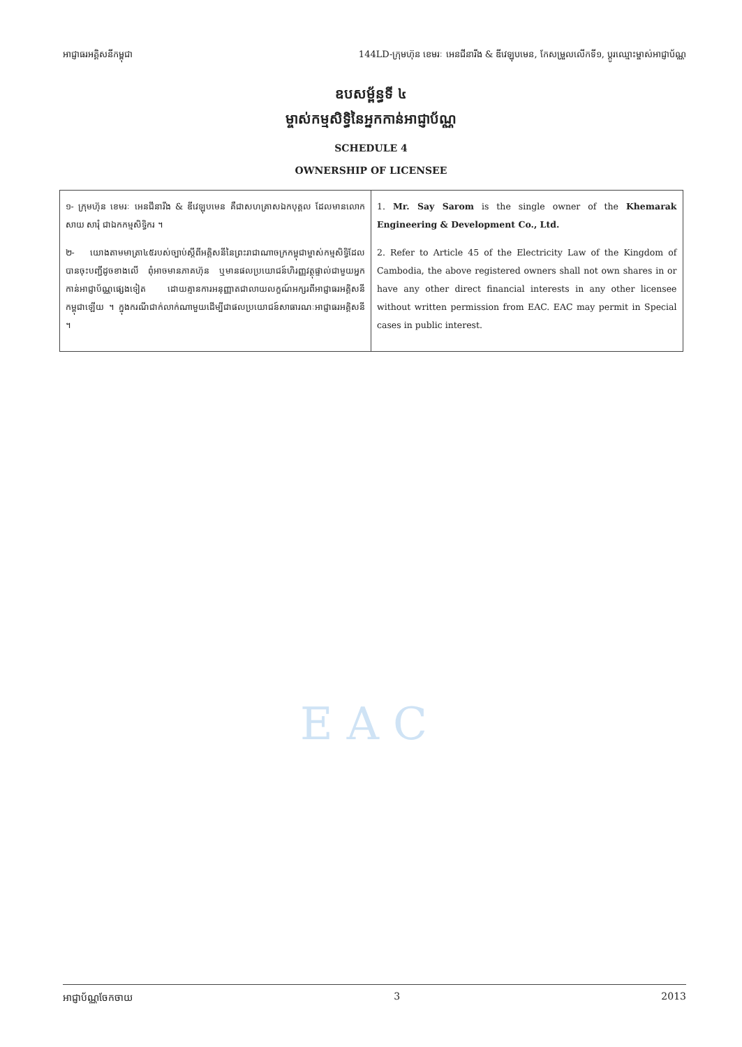អាជ្ញាធរអគ្គិសនីកម្ពុជា 144LD-ក្រុមហ៊ុន ខេមរៈ អេនជីនារីង & ឌីវេឡុបមេន, កែសម្រួលលើកទី១, ប្តូរឈ្មោះម្ចាស់អាជ្ញាប័ណ្ណ
ឧបសម្ព័ន្ធទី ៤
ម្ចាស់កម្មសិទ្ធិនៃអ្នកកាន់អាជ្ញាប័ណ្ណ
SCHEDULE 4
OWNERSHIP OF LICENSEE
| ១- ក្រុមហ៊ុន ខេមរៈ អេនជីនារីង & ឌីវេឡុបមេន គឺជាសហគ្រាសឯកបុគ្គល ដែលមានលោក សាយ សារុំ ជាឯកកម្មសិទ្ធិករ ។ ២- យោងតាមមាត្រា៤៥របស់ច្បាប់ស្តីពីអគ្គិសនីនៃព្រះរាជាណាចក្រកម្ពុជាម្ចាស់កម្មសិទ្ធិដែលបានចុះបញ្ជីដូចខាងលើ ពុំអាចមានភាគហ៊ុន ឬមានផលប្រយោជន៍ហិរញ្ញវត្ថុផ្ទាល់ជាមួយអ្នកកាន់អាជ្ញាប័ណ្ណផ្សេងទៀត ដោយគ្មានការអនុញ្ញាតជាលាយលក្ខណ៍អក្សរពីអាជ្ញាធរអគ្គិសនីកម្ពុជាឡើយ ។ ក្នុងករណីជាក់លាក់ណាមួយដើម្បីជាផលប្រយោជន៍សាធារណៈអាជ្ញាធរអគ្គិសនី ។ | 1. Mr. Say Sarom is the single owner of the Khemarak Engineering & Development Co., Ltd. 2. Refer to Article 45 of the Electricity Law of the Kingdom of Cambodia, the above registered owners shall not own shares in or have any other direct financial interests in any other licensee without written permission from EAC. EAC may permit in Special cases in public interest. |
EAC
អាជ្ញាប័ណ្ណចែកចាយ 3 2013